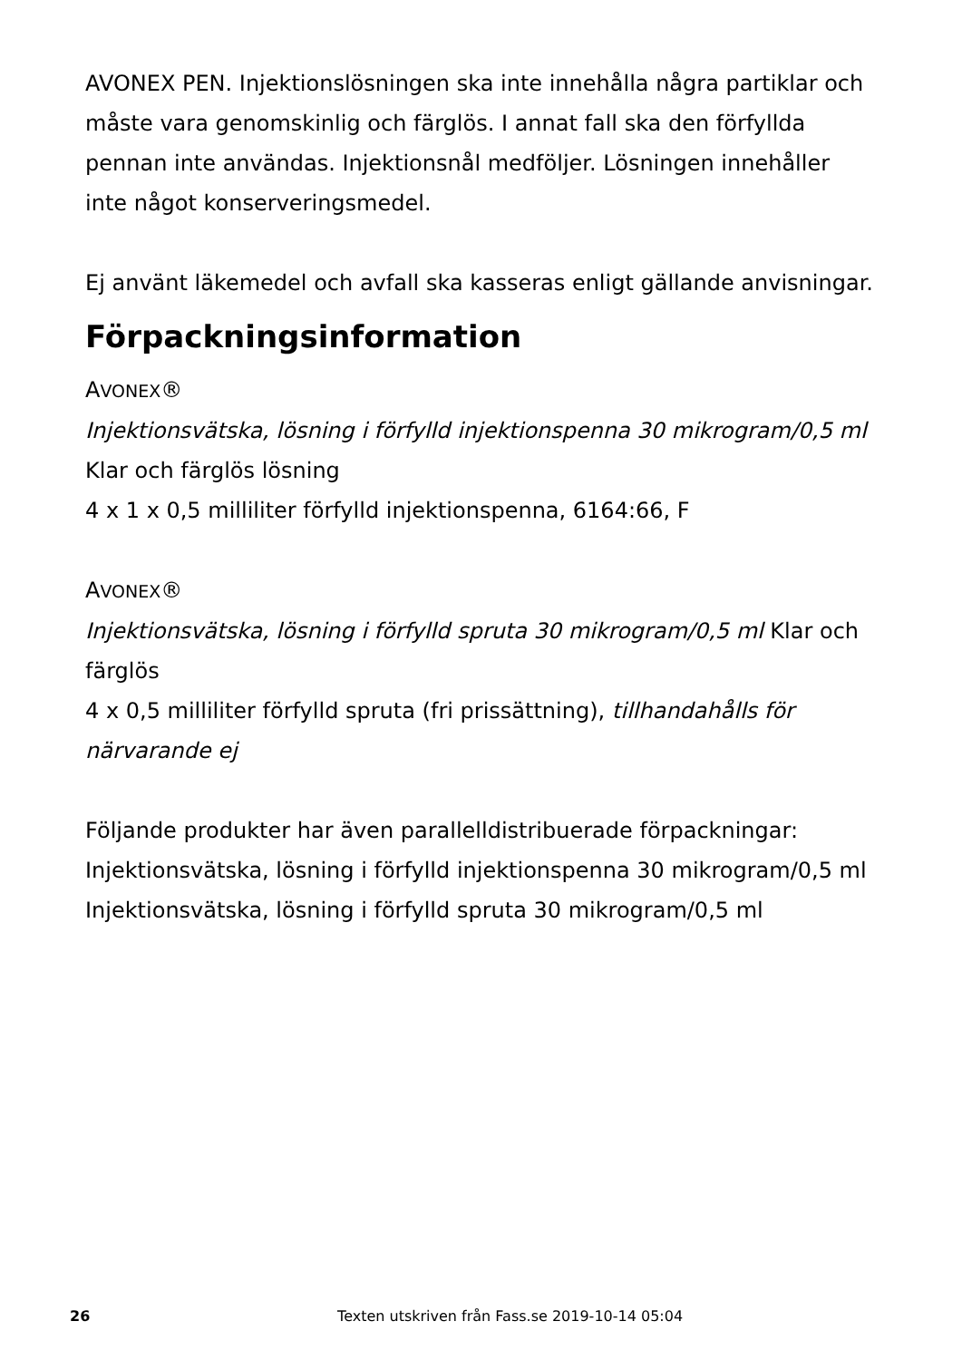AVONEX PEN. Injektionslösningen ska inte innehålla några partiklar och måste vara genomskinlig och färglös. I annat fall ska den förfyllda pennan inte användas. Injektionsnål medföljer. Lösningen innehåller inte något konserveringsmedel.
Ej använt läkemedel och avfall ska kasseras enligt gällande anvisningar.
Förpackningsinformation
AVONEX®
Injektionsvätska, lösning i förfylld injektionspenna 30 mikrogram/0,5 ml Klar och färglös lösning
4 x 1 x 0,5 milliliter förfylld injektionspenna, 6164:66, F
AVONEX®
Injektionsvätska, lösning i förfylld spruta 30 mikrogram/0,5 ml Klar och färglös
4 x 0,5 milliliter förfylld spruta (fri prissättning), tillhandahålls för närvarande ej
Följande produkter har även parallelldistribuerade förpackningar:
Injektionsvätska, lösning i förfylld injektionspenna 30 mikrogram/0,5 ml
Injektionsvätska, lösning i förfylld spruta 30 mikrogram/0,5 ml
26 Texten utskriven från Fass.se 2019-10-14 05:04